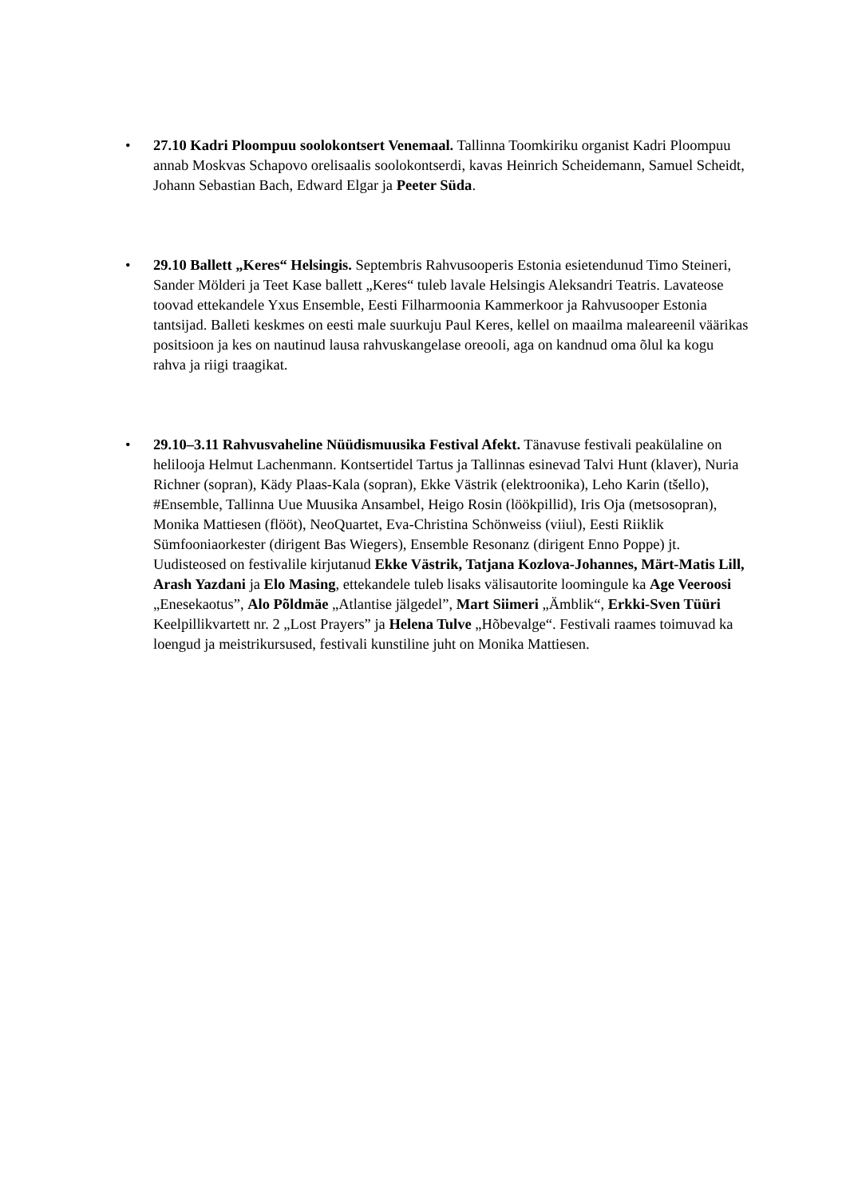• 27.10 Kadri Ploompuu soolokontsert Venemaal. Tallinna Toomkiriku organist Kadri Ploompuu annab Moskvas Schapovo orelisaalis soolokontserdi, kavas Heinrich Scheidemann, Samuel Scheidt, Johann Sebastian Bach, Edward Elgar ja Peeter Süda.
• 29.10 Ballett „Keres“ Helsingis. Septembris Rahvusooperis Estonia esietendunud Timo Steineri, Sander Mölderi ja Teet Kase ballett „Keres“ tuleb lavale Helsingis Aleksandri Teatris. Lavateose toovad ettekandele Yxus Ensemble, Eesti Filharmoonia Kammerkoor ja Rahvusooper Estonia tantsijad. Balleti keskmes on eesti male suurkuju Paul Keres, kellel on maailma maleareenil väärikas positsioon ja kes on nautinud lausa rahvuskangelase oreooli, aga on kandnud oma õlul ka kogu rahva ja riigi traagikat.
• 29.10–3.11 Rahvusvaheline Nüüdismuusika Festival Afekt. Tänavuse festivali peakülaline on helilooja Helmut Lachenmann. Kontsertidel Tartus ja Tallinnas esinevad Talvi Hunt (klaver), Nuria Richner (sopran), Kädy Plaas-Kala (sopran), Ekke Västrik (elektroonika), Leho Karin (tšello), #Ensemble, Tallinna Uue Muusika Ansambel, Heigo Rosin (löökpillid), Iris Oja (metsosopran), Monika Mattiesen (flööt), NeoQuartet, Eva-Christina Schönweiss (viiul), Eesti Riiklik Sümfooniaorkester (dirigent Bas Wiegers), Ensemble Resonanz (dirigent Enno Poppe) jt. Uudisteosed on festivalile kirjutanud Ekke Västrik, Tatjana Kozlova-Johannes, Märt-Matis Lill, Arash Yazdani ja Elo Masing, ettekandele tuleb lisaks välisautorite loomingule ka Age Veeroosi „Enesekaotus”, Alo Põldmäe „Atlantise jälgedel”, Mart Siimeri „Ämblik“, Erkki-Sven Tüüri Keelpillikvartett nr. 2 „Lost Prayers” ja Helena Tulve „Hõbevalge“. Festivali raames toimuvad ka loengud ja meistrikursused, festivali kunstiline juht on Monika Mattiesen.